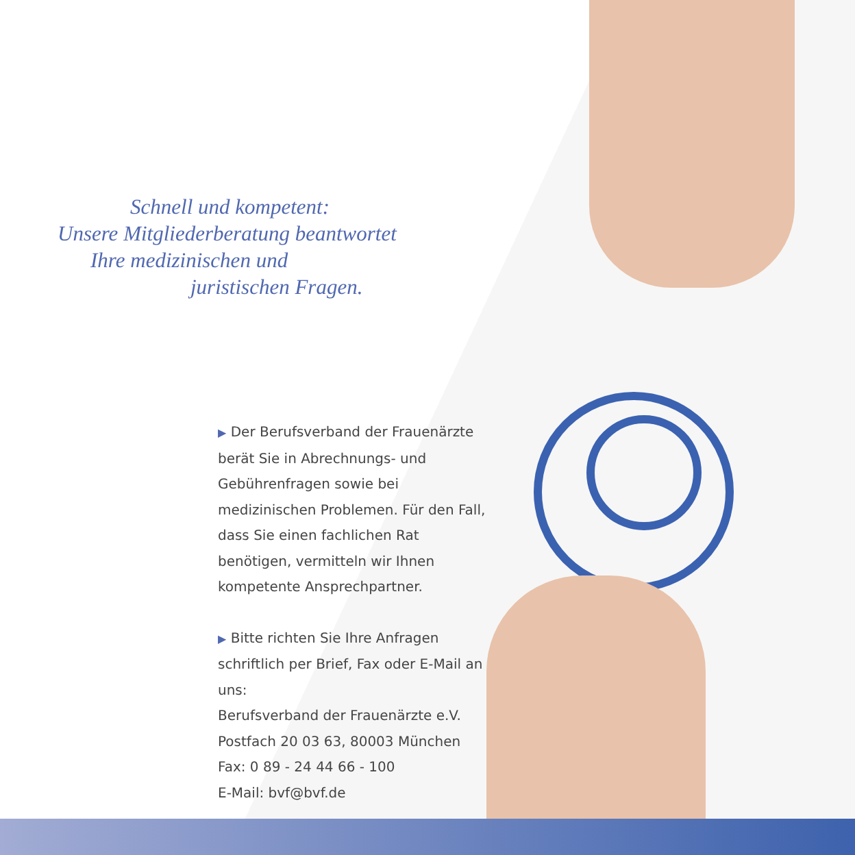Schnell und kompetent:
Unsere Mitgliederberatung beantwortet
Ihre medizinischen und
juristischen Fragen.
▶ Der Berufsverband der Frauenärzte berät Sie in Abrechnungs- und Gebührenfragen sowie bei medizinischen Problemen. Für den Fall, dass Sie einen fachlichen Rat benötigen, vermitteln wir Ihnen kompetente Ansprechpartner.
▶ Bitte richten Sie Ihre Anfragen schriftlich per Brief, Fax oder E-Mail an uns:
Berufsverband der Frauenärzte e.V.
Postfach 20 03 63, 80003 München
Fax: 0 89 - 24 44 66 - 100
E-Mail: bvf@bvf.de